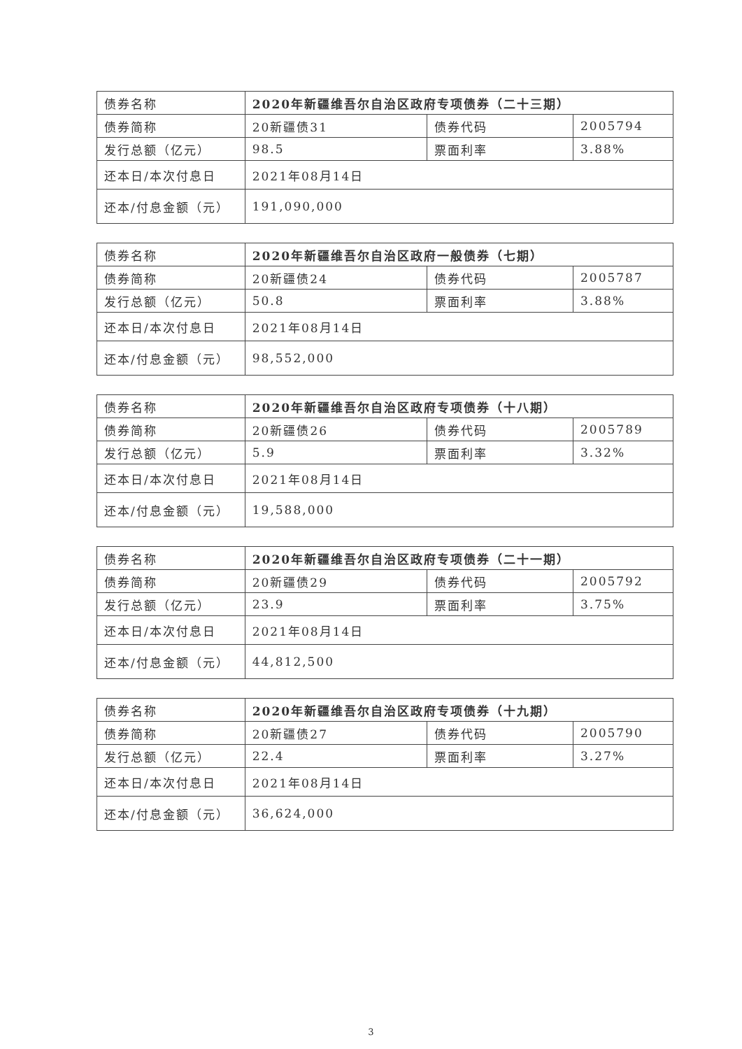| 债券名称 | 2020年新疆维吾尔自治区政府专项债券（二十三期） | | |
| 债券简称 | 20新疆债31 | 债券代码 | 2005794 |
| 发行总额（亿元） | 98.5 | 票面利率 | 3.88% |
| 还本日/本次付息日 | 2021年08月14日 | | |
| 还本/付息金额（元） | 191,090,000 | | |
| 债券名称 | 2020年新疆维吾尔自治区政府一般债券（七期） | | |
| 债券简称 | 20新疆债24 | 债券代码 | 2005787 |
| 发行总额（亿元） | 50.8 | 票面利率 | 3.88% |
| 还本日/本次付息日 | 2021年08月14日 | | |
| 还本/付息金额（元） | 98,552,000 | | |
| 债券名称 | 2020年新疆维吾尔自治区政府专项债券（十八期） | | |
| 债券简称 | 20新疆债26 | 债券代码 | 2005789 |
| 发行总额（亿元） | 5.9 | 票面利率 | 3.32% |
| 还本日/本次付息日 | 2021年08月14日 | | |
| 还本/付息金额（元） | 19,588,000 | | |
| 债券名称 | 2020年新疆维吾尔自治区政府专项债券（二十一期） | | |
| 债券简称 | 20新疆债29 | 债券代码 | 2005792 |
| 发行总额（亿元） | 23.9 | 票面利率 | 3.75% |
| 还本日/本次付息日 | 2021年08月14日 | | |
| 还本/付息金额（元） | 44,812,500 | | |
| 债券名称 | 2020年新疆维吾尔自治区政府专项债券（十九期） | | |
| 债券简称 | 20新疆债27 | 债券代码 | 2005790 |
| 发行总额（亿元） | 22.4 | 票面利率 | 3.27% |
| 还本日/本次付息日 | 2021年08月14日 | | |
| 还本/付息金额（元） | 36,624,000 | | |
3